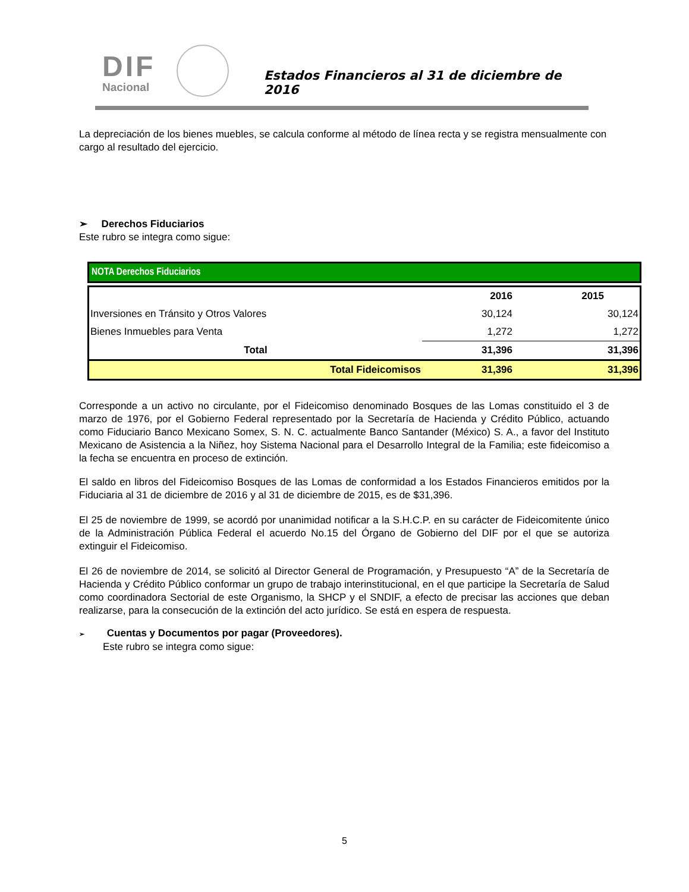DIF
Nacional
Estados Financieros al 31 de diciembre de 2016
La depreciación de los bienes muebles, se calcula conforme al método de línea recta y se registra mensualmente con cargo al resultado del ejercicio.
➢ Derechos Fiduciarios
Este rubro se integra como sigue:
NOTA Derechos Fiduciarios
| | 2016 | 2015 |
| --- | --- | --- |
| Inversiones en Tránsito y Otros Valores | 30,124 | 30,124 |
| Bienes Inmuebles para Venta | 1,272 | 1,272 |
| Total | 31,396 | 31,396 |
| Total Fideicomisos | 31,396 | 31,396 |
Corresponde a un activo no circulante, por el Fideicomiso denominado Bosques de las Lomas constituido el 3 de marzo de 1976, por el Gobierno Federal representado por la Secretaría de Hacienda y Crédito Público, actuando como Fiduciario Banco Mexicano Somex, S. N. C. actualmente Banco Santander (México) S. A., a favor del Instituto Mexicano de Asistencia a la Niñez, hoy Sistema Nacional para el Desarrollo Integral de la Familia; este fideicomiso a la fecha se encuentra en proceso de extinción.
El saldo en libros del Fideicomiso Bosques de las Lomas de conformidad a los Estados Financieros emitidos por la Fiduciaria al 31 de diciembre de 2016 y al 31 de diciembre de 2015, es de $31,396.
El 25 de noviembre de 1999, se acordó por unanimidad notificar a la S.H.C.P. en su carácter de Fideicomitente único de la Administración Pública Federal el acuerdo No.15 del Órgano de Gobierno del DIF por el que se autoriza extinguir el Fideicomiso.
El 26 de noviembre de 2014, se solicitó al Director General de Programación, y Presupuesto “A” de la Secretaría de Hacienda y Crédito Público conformar un grupo de trabajo interinstitucional, en el que participe la Secretaría de Salud como coordinadora Sectorial de este Organismo, la SHCP y el SNDIF, a efecto de precisar las acciones que deban realizarse, para la consecución de la extinción del acto jurídico. Se está en espera de respuesta.
➢ Cuentas y Documentos por pagar (Proveedores).
Este rubro se integra como sigue:
5